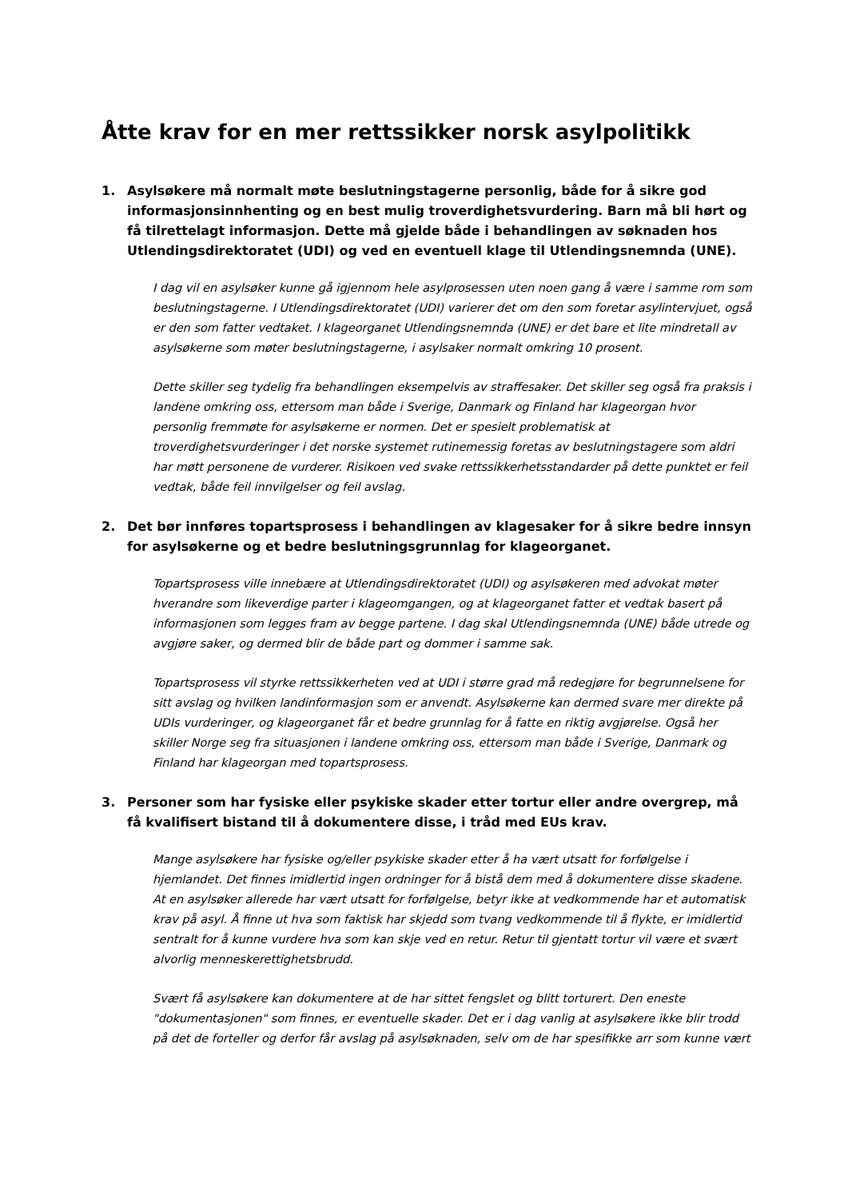Åtte krav for en mer rettssikker norsk asylpolitikk
1. Asylsøkere må normalt møte beslutningstagerne personlig, både for å sikre god informasjonsinnhenting og en best mulig troverdighetsvurdering. Barn må bli hørt og få tilrettelagt informasjon. Dette må gjelde både i behandlingen av søknaden hos Utlendingsdirektoratet (UDI) og ved en eventuell klage til Utlendingsnemnda (UNE).
I dag vil en asylsøker kunne gå igjennom hele asylprosessen uten noen gang å være i samme rom som beslutningstagerne. I Utlendingsdirektoratet (UDI) varierer det om den som foretar asylintervjuet, også er den som fatter vedtaket. I klageorganet Utlendingsnemnda (UNE) er det bare et lite mindretall av asylsøkerne som møter beslutningstagerne, i asylsaker normalt omkring 10 prosent.
Dette skiller seg tydelig fra behandlingen eksempelvis av straffesaker. Det skiller seg også fra praksis i landene omkring oss, ettersom man både i Sverige, Danmark og Finland har klageorgan hvor personlig fremmøte for asylsøkerne er normen. Det er spesielt problematisk at troverdighetsvurderinger i det norske systemet rutinemessig foretas av beslutningstagere som aldri har møtt personene de vurderer. Risikoen ved svake rettssikkerhetsstandarder på dette punktet er feil vedtak, både feil innvilgelser og feil avslag.
2. Det bør innføres topartsprosess i behandlingen av klagesaker for å sikre bedre innsyn for asylsøkerne og et bedre beslutningsgrunnlag for klageorganet.
Topartsprosess ville innebære at Utlendingsdirektoratet (UDI) og asylsøkeren med advokat møter hverandre som likeverdige parter i klageomgangen, og at klageorganet fatter et vedtak basert på informasjonen som legges fram av begge partene. I dag skal Utlendingsnemnda (UNE) både utrede og avgjøre saker, og dermed blir de både part og dommer i samme sak.
Topartsprosess vil styrke rettssikkerheten ved at UDI i større grad må redegjøre for begrunnelsene for sitt avslag og hvilken landinformasjon som er anvendt. Asylsøkerne kan dermed svare mer direkte på UDIs vurderinger, og klageorganet får et bedre grunnlag for å fatte en riktig avgjørelse. Også her skiller Norge seg fra situasjonen i landene omkring oss, ettersom man både i Sverige, Danmark og Finland har klageorgan med topartsprosess.
3. Personer som har fysiske eller psykiske skader etter tortur eller andre overgrep, må få kvalifisert bistand til å dokumentere disse, i tråd med EUs krav.
Mange asylsøkere har fysiske og/eller psykiske skader etter å ha vært utsatt for forfølgelse i hjemlandet. Det finnes imidlertid ingen ordninger for å bistå dem med å dokumentere disse skadene. At en asylsøker allerede har vært utsatt for forfølgelse, betyr ikke at vedkommende har et automatisk krav på asyl. Å finne ut hva som faktisk har skjedd som tvang vedkommende til å flykte, er imidlertid sentralt for å kunne vurdere hva som kan skje ved en retur. Retur til gjentatt tortur vil være et svært alvorlig menneskerettighetsbrudd.
Svært få asylsøkere kan dokumentere at de har sittet fengslet og blitt torturert. Den eneste "dokumentasjonen" som finnes, er eventuelle skader. Det er i dag vanlig at asylsøkere ikke blir trodd på det de forteller og derfor får avslag på asylsøknaden, selv om de har spesifikke arr som kunne vært